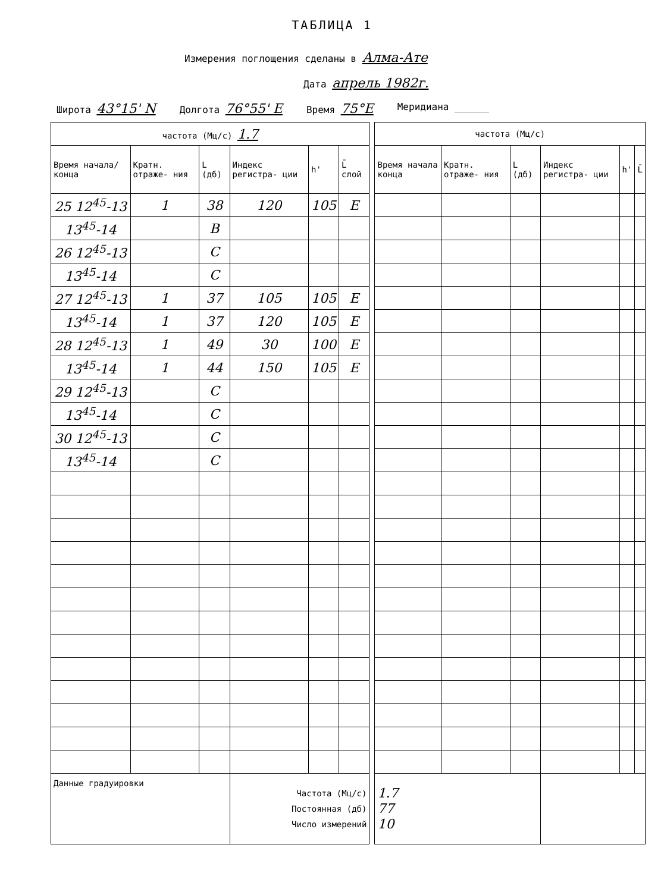ТАБЛИЦА 1
Измерения поглощения сделаны в Алма-Ате
Дата апрель 1982г.
Широта 43°15' N Долгота 76°55' E Время 75°E Меридиана ______
| частота (Мц/с) 1.7 | | | | | | | частота (Мц/с) | | | | | |
| Время начала/ конца | Кратн. отраже- ния | L (дб) | Индекс регистра- ции | h' | L̄ слой | | Время начала конца | Кратн. отраже- ния | L (дб) | Индекс регистра- ции | h' | L̄ |
| 25 12<sup>45</sup>-13 | 1 | 38 | 120 | 105 | E | | | | | | | |
| 13<sup>45</sup>-14 | | B | | | | | | | | | | |
| 26 12<sup>45</sup>-13 | | C | | | | | | | | | | |
| 13<sup>45</sup>-14 | | C | | | | | | | | | | |
| 27 12<sup>45</sup>-13 | 1 | 37 | 105 | 105 | E | | | | | | | |
| 13<sup>45</sup>-14 | 1 | 37 | 120 | 105 | E | | | | | | | |
| 28 12<sup>45</sup>-13 | 1 | 49 | 30 | 100 | E | | | | | | | |
| 13<sup>45</sup>-14 | 1 | 44 | 150 | 105 | E | | | | | | | |
| 29 12<sup>45</sup>-13 | | C | | | | | | | | | | |
| 13<sup>45</sup>-14 | | C | | | | | | | | | | |
| 30 12<sup>45</sup>-13 | | C | | | | | | | | | | |
| 13<sup>45</sup>-14 | | C | | | | | | | | | | |
| Данные градуировки | | | Частота (Мц/с) Постоянная (дб) Число измерений | | | | 1.7 77 10 | | | | | |